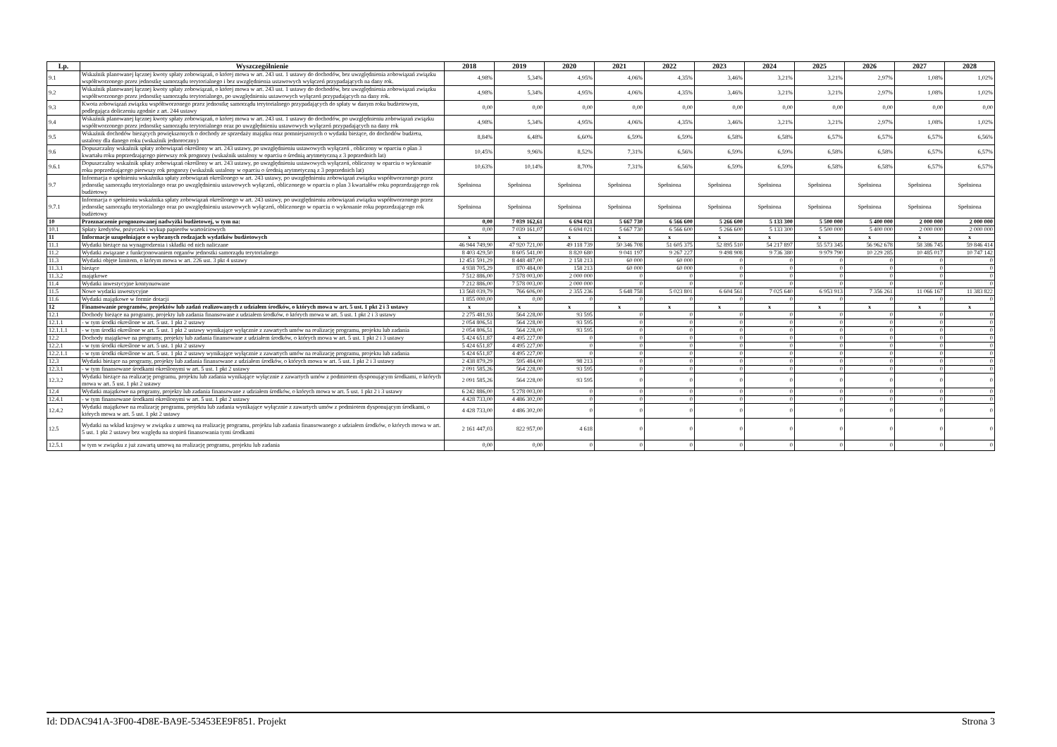| Lp. | Wyszczególnienie | 2018 | 2019 | 2020 | 2021 | 2022 | 2023 | 2024 | 2025 | 2026 | 2027 | 2028 |
| --- | --- | --- | --- | --- | --- | --- | --- | --- | --- | --- | --- | --- |
| 9.1 | Wskaźnik planowanej łącznej kwoty spłaty zobowiązań, o której mowa w art. 243 ust. 1 ustawy do dochodów, bez uwzględnienia zobowiązań związku współtworzonego przez jednostkę samorządu terytorialnego i bez uwzględnienia ustawowych wyłączeń przypadających na dany rok. | 4,98% | 5,34% | 4,95% | 4,06% | 4,35% | 3,46% | 3,21% | 3,21% | 2,97% | 1,08% | 1,02% |
| 9.2 | Wskaźnik planowanej łącznej kwoty spłaty zobowiązań, o której mowa w art. 243 ust. 1 ustawy do dochodów, bez uwzględnienia zobowiązań związku współtworzonego przez jednostkę samorządu terytorialnego, po uwzględnieniu ustawowych wyłączeń przypadających na dany rok. | 4,98% | 5,34% | 4,95% | 4,06% | 4,35% | 3,46% | 3,21% | 3,21% | 2,97% | 1,08% | 1,02% |
| 9.3 | Kwota zobowiązań związku współtworzonego przez jednostkę samorządu terytorialnego przypadających do spłaty w danym roku budżetowym, podlegająca doliczeniu zgodnie z art. 244 ustawy | 0,00 | 0,00 | 0,00 | 0,00 | 0,00 | 0,00 | 0,00 | 0,00 | 0,00 | 0,00 | 0,00 |
| 9.4 | Wskaźnik planowanej łącznej kwoty spłaty zobowiązań, o której mowa w art. 243 ust. 1 ustawy do dochodów, po uwzględnieniu zobowiązań związku współtworzonego przez jednostkę samorządu terytorialnego oraz po uwzględnieniu ustawowych wyłączeń przypadających na dany rok | 4,98% | 5,34% | 4,95% | 4,06% | 4,35% | 3,46% | 3,21% | 3,21% | 2,97% | 1,08% | 1,02% |
| 9.5 | Wskaźnik dochodów bieżących powiększonych o dochody ze sprzedaży majątku oraz pomniejszonych o wydatki bieżące, do dochodów budżetu, ustalony dla danego roku (wskaźnik jednoroczny) | 8,84% | 6,48% | 6,60% | 6,59% | 6,59% | 6,58% | 6,58% | 6,57% | 6,57% | 6,57% | 6,56% |
| 9.6 | Dopuszczalny wskaźnik spłaty zobowiązań określony w art. 243 ustawy, po uwzględnieniu ustawowych wyłączeń , obliczony w oparciu o plan 3 kwartału roku poprzedzającego pierwszy rok prognozy (wskaźnik ustalony w oparciu o średnią arytmetyczną z 3 poprzednich lat) | 10,45% | 9,96% | 8,52% | 7,31% | 6,56% | 6,59% | 6,59% | 6,58% | 6,58% | 6,57% | 6,57% |
| 9.6.1 | Dopuszczalny wskaźnik spłaty zobowiązań określony w art. 243 ustawy, po uwzględnieniu ustawowych wyłączeń, obliczony w oparciu o wykonanie roku poprzedzającego pierwszy rok prognozy (wskaźnik ustalony w oparciu o średnią arytmetyczną z 3 poprzednich lat) | 10,63% | 10,14% | 8,70% | 7,31% | 6,56% | 6,59% | 6,59% | 6,58% | 6,58% | 6,57% | 6,57% |
| 9.7 | Informacja o spełnieniu wskaźnika spłaty zobowiązań określonego w art. 243 ustawy, po uwzględnieniu zobowiązań związku współtworzonego przez jednostkę samorządu terytorialnego oraz po uwzględnieniu ustawowych wyłączeń, obliczonego w oparciu o plan 3 kwartałów roku poprzedzającego rok budżetowy | Spełniona | Spełniona | Spełniona | Spełniona | Spełniona | Spełniona | Spełniona | Spełniona | Spełniona | Spełniona | Spełniona |
| 9.7.1 | Informacja o spełnieniu wskaźnika spłaty zobowiązań określonego w art. 243 ustawy, po uwzględnieniu zobowiązań związku współtworzonego przez jednostkę samorządu terytorialnego oraz po uwzględnieniu ustawowych wyłączeń, obliczonego w oparciu o wykonanie roku poprzedzającego rok budżetowy | Spełniona | Spełniona | Spełniona | Spełniona | Spełniona | Spełniona | Spełniona | Spełniona | Spełniona | Spełniona | Spełniona |
| 10 | Przeznaczenie prognozowanej nadwyżki budżetowej, w tym na: | 0,00 | 7 039 162,61 | 6 694 021 | 5 667 730 | 6 566 600 | 5 266 600 | 5 133 300 | 5 500 000 | 5 400 000 | 2 000 000 | 2 000 000 |
| 10.1 | Spłaty kredytów, pożyczek i wykup papierów wartościowych | 0,00 | 7 039 161,07 | 6 694 021 | 5 667 730 | 6 566 600 | 5 266 600 | 5 133 300 | 5 500 000 | 5 400 000 | 2 000 000 | 2 000 000 |
| 11 | Informacje uzupełniające o wybranych rodzajach wydatków budżetowych | x | x | x | x | x | x | x | x | x | x | x |
| 11.1 | Wydatki bieżące na wynagrodzenia i składki od nich naliczane | 46 944 749,90 | 47 920 721,00 | 49 118 739 | 50 346 708 | 51 605 375 | 52 895 510 | 54 217 897 | 55 573 345 | 56 962 678 | 58 386 745 | 59 846 414 |
| 11.2 | Wydatki związane z funkcjonowaniem organów jednostki samorządu terytorialnego | 8 403 429,50 | 8 605 541,00 | 8 820 680 | 9 041 197 | 9 267 227 | 9 498 908 | 9 736 380 | 9 979 790 | 10 229 285 | 10 485 017 | 10 747 142 |
| 11.3 | Wydatki objęte limitem, o którym mowa w art. 226 ust. 3 pkt 4 ustawy | 12 451 591,29 | 8 448 487,00 | 2 158 213 | 60 000 | 60 000 | 0 | 0 | 0 | 0 | 0 | 0 |
| 11.3.1 | bieżące | 4 938 705,29 | 870 484,00 | 158 213 | 60 000 | 60 000 | 0 | 0 | 0 | 0 | 0 | 0 |
| 11.3.2 | majątkowe | 7 512 886,00 | 7 578 003,00 | 2 000 000 | 0 | 0 | 0 | 0 | 0 | 0 | 0 | 0 |
| 11.4 | Wydatki inwestycyjne kontynuowane | 7 212 886,00 | 7 578 003,00 | 2 000 000 | 0 | 0 | 0 | 0 | 0 | 0 | 0 | 0 |
| 11.5 | Nowe wydatki inwestycyjne | 13 568 039,79 | 766 606,00 | 2 355 236 | 5 648 758 | 5 023 801 | 6 604 561 | 7 025 640 | 6 953 913 | 7 356 261 | 11 066 167 | 11 383 822 |
| 11.6 | Wydatki majątkowe w formie dotacji | 1 855 000,00 | 0,00 | 0 | 0 | 0 | 0 | 0 | 0 | 0 | 0 | 0 |
| 12 | Finansowanie programów, projektów lub zadań realizowanych z udziałem środków, o których mowa w art. 5 ust. 1 pkt 2 i 3 ustawy | x | x | x | x | x | x | x | x | x | x | x |
| 12.1 | Dochody bieżące na programy, projekty lub zadania finansowane z udziałem środków, o których mowa w art. 5 ust. 1 pkt 2 i 3 ustawy | 2 275 481,93 | 564 228,00 | 93 595 | 0 | 0 | 0 | 0 | 0 | 0 | 0 | 0 |
| 12.1.1 | - w tym środki określone w art. 5 ust. 1 pkt 2 ustawy | 2 054 806,51 | 564 228,00 | 93 595 | 0 | 0 | 0 | 0 | 0 | 0 | 0 | 0 |
| 12.1.1.1 | - w tym środki określone w art. 5 ust. 1 pkt 2 ustawy wynikające wyłącznie z zawartych umów na realizację programu, projektu lub zadania | 2 054 806,51 | 564 228,00 | 93 595 | 0 | 0 | 0 | 0 | 0 | 0 | 0 | 0 |
| 12.2 | Dochody majątkowe na programy, projekty lub zadania finansowane z udziałem środków, o których mowa w art. 5 ust. 1 pkt 2 i 3 ustawy | 5 424 651,87 | 4 495 227,00 | 0 | 0 | 0 | 0 | 0 | 0 | 0 | 0 | 0 |
| 12.2.1 | - w tym środki określone w art. 5 ust. 1 pkt 2 ustawy | 5 424 651,87 | 4 495 227,00 | 0 | 0 | 0 | 0 | 0 | 0 | 0 | 0 | 0 |
| 12.2.1.1 | - w tym środki określone w art. 5 ust. 1 pkt 2 ustawy wynikające wyłącznie z zawartych umów na realizację programu, projektu lub zadania | 5 424 651,87 | 4 495 227,00 | 0 | 0 | 0 | 0 | 0 | 0 | 0 | 0 | 0 |
| 12.3 | Wydatki bieżące na programy, projekty lub zadania finansowane z udziałem środków, o których mowa w art. 5 ust. 1 pkt 2 i 3 ustawy | 2 438 879,29 | 595 484,00 | 98 213 | 0 | 0 | 0 | 0 | 0 | 0 | 0 | 0 |
| 12.3.1 | - w tym finansowane środkami określonymi w art. 5 ust. 1 pkt 2 ustawy | 2 091 585,26 | 564 228,00 | 93 595 | 0 | 0 | 0 | 0 | 0 | 0 | 0 | 0 |
| 12.3.2 | Wydatki bieżące na realizację programu, projektu lub zadania wynikające wyłącznie z zawartych umów z podmiotem dysponującym środkami, o których mowa w art. 5 ust. 1 pkt 2 ustawy | 2 091 585,26 | 564 228,00 | 93 595 | 0 | 0 | 0 | 0 | 0 | 0 | 0 | 0 |
| 12.4 | Wydatki majątkowe na programy, projekty lub zadania finansowane z udziałem środków, o których mowa w art. 5 ust. 1 pkt 2 i 3 ustawy | 6 242 886,00 | 5 278 003,00 | 0 | 0 | 0 | 0 | 0 | 0 | 0 | 0 | 0 |
| 12.4.1 | - w tym finansowane środkami określonymi w art. 5 ust. 1 pkt 2 ustawy | 4 428 733,00 | 4 486 302,00 | 0 | 0 | 0 | 0 | 0 | 0 | 0 | 0 | 0 |
| 12.4.2 | Wydatki majątkowe na realizację programu, projektu lub zadania wynikające wyłącznie z zawartych umów z podmiotem dysponującym środkami, o których mowa w art. 5 ust. 1 pkt 2 ustawy | 4 428 733,00 | 4 486 302,00 | 0 | 0 | 0 | 0 | 0 | 0 | 0 | 0 | 0 |
| 12.5 | Wydatki na wkład krajowy w związku z umową na realizację programu, projektu lub zadania finansowanego z udziałem środków, o których mowa w art. 5 ust. 1 pkt 2 ustawy bez względu na stopień finansowania tymi środkami | 2 161 447,03 | 822 957,00 | 4 618 | 0 | 0 | 0 | 0 | 0 | 0 | 0 | 0 |
| 12.5.1 | w tym w związku z już zawartą umową na realizację programu, projektu lub zadania | 0,00 | 0,00 | 0 | 0 | 0 | 0 | 0 | 0 | 0 | 0 | 0 |
Id: DDAC941A-3F00-4D8E-BA9E-53453EE9F851. Projekt Strona 3